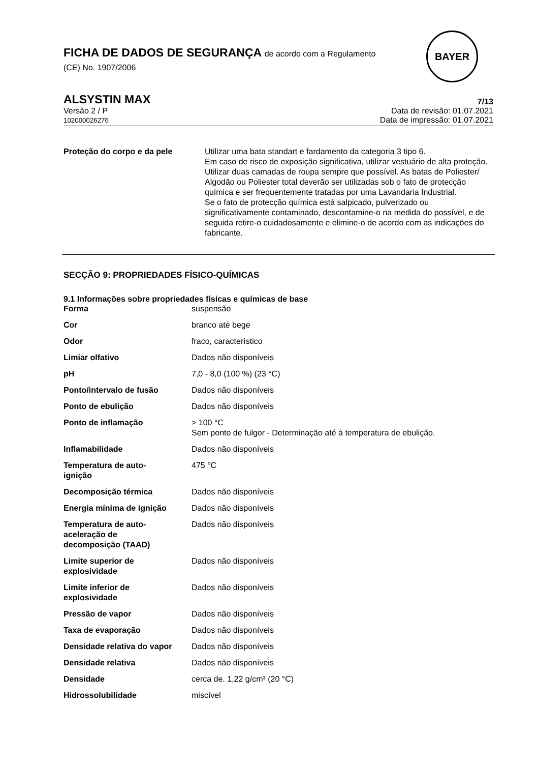FICHA DE DADOS DE SEGURANÇA de acordo com a Regulamento
(CE) No. 1907/2006
BAYER
ALSYSTIN MAX
7/13
Versão 2 / P
102000026276
Data de revisão: 01.07.2021
Data de impressão: 01.07.2021
| Proteção do corpo e da pele | Utilizar uma bata standart e fardamento da categoria 3 tipo 6. Em caso de risco de exposição significativa, utilizar vestuário de alta proteção. Utilizar duas camadas de roupa sempre que possível. As batas de Poliester/ Algodão ou Poliester total deverão ser utilizadas sob o fato de protecção química e ser frequentemente tratadas por uma Lavandaria Industrial. Se o fato de protecção química está salpicado, pulverizado ou significativamente contaminado, descontamine-o na medida do possível, e de seguida retire-o cuidadosamente e elimine-o de acordo com as indicações do fabricante. |
SECÇÃO 9: PROPRIEDADES FÍSICO-QUÍMICAS
9.1 Informações sobre propriedades físicas e químicas de base
| Forma | suspensão |
| Cor | branco até bege |
| Odor | fraco, característico |
| Limiar olfativo | Dados não disponíveis |
| pH | 7,0 - 8,0 (100 %) (23 °C) |
| Ponto/intervalo de fusão | Dados não disponíveis |
| Ponto de ebulição | Dados não disponíveis |
| Ponto de inflamação | > 100 °C Sem ponto de fulgor - Determinação até à temperatura de ebulição. |
| Inflamabilidade | Dados não disponíveis |
| Temperatura de auto- ignição | 475 °C |
| Decomposição térmica | Dados não disponíveis |
| Energia mínima de ignição | Dados não disponíveis |
| Temperatura de auto- aceleração de decomposição (TAAD) | Dados não disponíveis |
| Limite superior de explosividade | Dados não disponíveis |
| Limite inferior de explosividade | Dados não disponíveis |
| Pressão de vapor | Dados não disponíveis |
| Taxa de evaporação | Dados não disponíveis |
| Densidade relativa do vapor | Dados não disponíveis |
| Densidade relativa | Dados não disponíveis |
| Densidade | cerca de. 1,22 g/cm³ (20 °C) |
| Hidrossolubilidade | miscível |